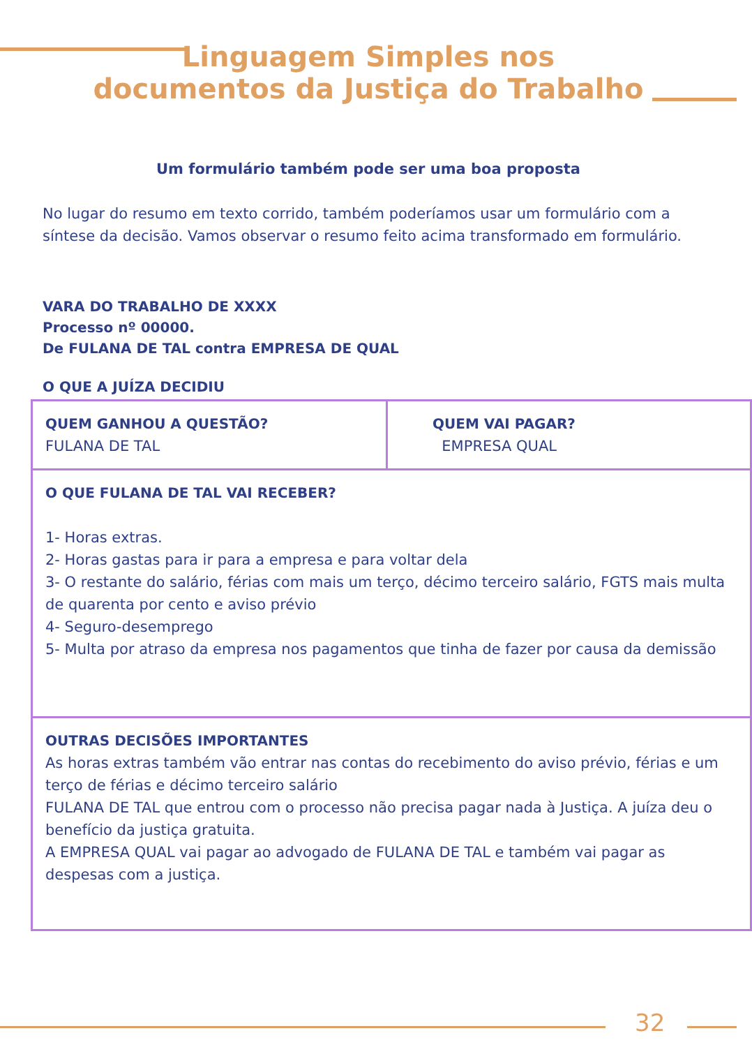Linguagem Simples nos
documentos da Justiça do Trabalho
Um formulário também pode ser uma boa proposta
No lugar do resumo em texto corrido, também poderíamos usar um formulário com a síntese da decisão. Vamos observar o resumo feito acima transformado em formulário.
VARA DO TRABALHO DE XXXX
Processo nº 00000.
De FULANA DE TAL contra EMPRESA DE QUAL
O QUE A JUÍZA DECIDIU
| QUEM GANHOU A QUESTÃO? FULANA DE TAL | QUEM VAI PAGAR? EMPRESA QUAL |
| O QUE FULANA DE TAL VAI RECEBER? 1- Horas extras. 2- Horas gastas para ir para a empresa e para voltar dela 3- O restante do salário, férias com mais um terço, décimo terceiro salário, FGTS mais multa de quarenta por cento e aviso prévio 4- Seguro-desemprego 5- Multa por atraso da empresa nos pagamentos que tinha de fazer por causa da demissão | |
| OUTRAS DECISÕES IMPORTANTES As horas extras também vão entrar nas contas do recebimento do aviso prévio, férias e um terço de férias e décimo terceiro salário FULANA DE TAL que entrou com o processo não precisa pagar nada à Justiça. A juíza deu o benefício da justiça gratuita. A EMPRESA QUAL vai pagar ao advogado de FULANA DE TAL e também vai pagar as despesas com a justiça. | |
32